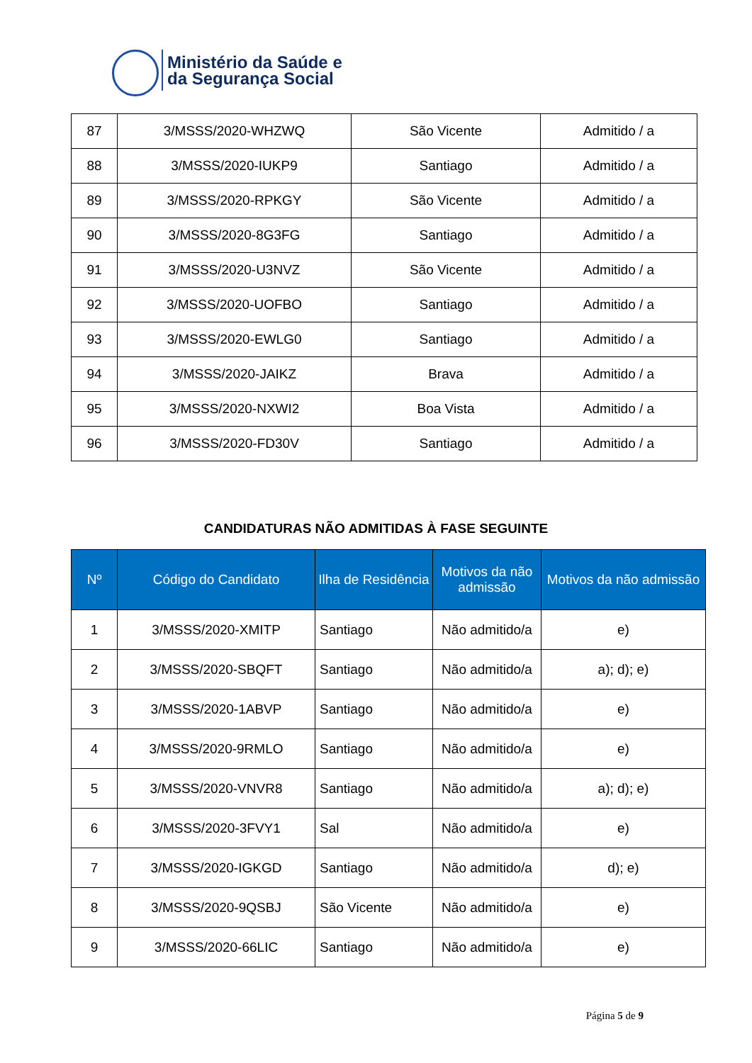Ministério da Saúde e
da Segurança Social
| 87 | 3/MSSS/2020-WHZWQ | São Vicente | Admitido / a |
| 88 | 3/MSSS/2020-IUKP9 | Santiago | Admitido / a |
| 89 | 3/MSSS/2020-RPKGY | São Vicente | Admitido / a |
| 90 | 3/MSSS/2020-8G3FG | Santiago | Admitido / a |
| 91 | 3/MSSS/2020-U3NVZ | São Vicente | Admitido / a |
| 92 | 3/MSSS/2020-UOFBO | Santiago | Admitido / a |
| 93 | 3/MSSS/2020-EWLG0 | Santiago | Admitido / a |
| 94 | 3/MSSS/2020-JAIKZ | Brava | Admitido / a |
| 95 | 3/MSSS/2020-NXWI2 | Boa Vista | Admitido / a |
| 96 | 3/MSSS/2020-FD30V | Santiago | Admitido / a |
CANDIDATURAS NÃO ADMITIDAS À FASE SEGUINTE
| Nº | Código do Candidato | Ilha de Residência | Motivos da não admissão | Motivos da não admissão |
| --- | --- | --- | --- | --- |
| 1 | 3/MSSS/2020-XMITP | Santiago | Não admitido/a | e) |
| 2 | 3/MSSS/2020-SBQFT | Santiago | Não admitido/a | a); d); e) |
| 3 | 3/MSSS/2020-1ABVP | Santiago | Não admitido/a | e) |
| 4 | 3/MSSS/2020-9RMLO | Santiago | Não admitido/a | e) |
| 5 | 3/MSSS/2020-VNVR8 | Santiago | Não admitido/a | a); d); e) |
| 6 | 3/MSSS/2020-3FVY1 | Sal | Não admitido/a | e) |
| 7 | 3/MSSS/2020-IGKGD | Santiago | Não admitido/a | d); e) |
| 8 | 3/MSSS/2020-9QSBJ | São Vicente | Não admitido/a | e) |
| 9 | 3/MSSS/2020-66LIC | Santiago | Não admitido/a | e) |
Página 5 de 9